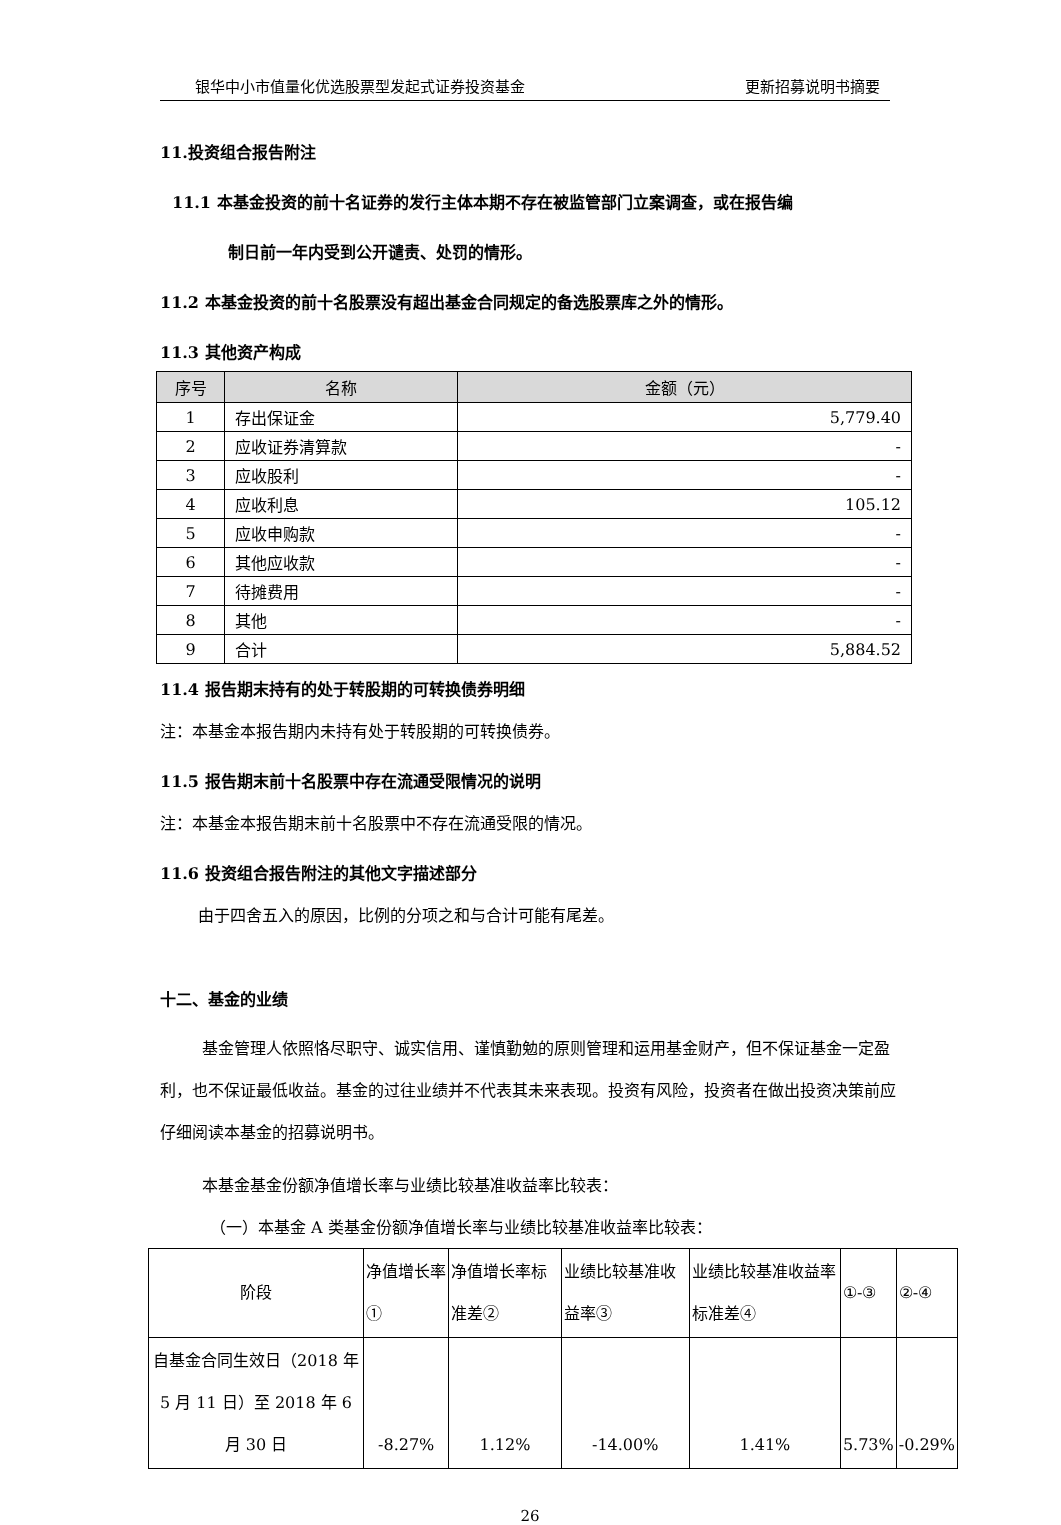银华中小市值量化优选股票型发起式证券投资基金 更新招募说明书摘要
11.投资组合报告附注
11.1 本基金投资的前十名证券的发行主体本期不存在被监管部门立案调查，或在报告编
制日前一年内受到公开谴责、处罚的情形。
11.2 本基金投资的前十名股票没有超出基金合同规定的备选股票库之外的情形。
11.3 其他资产构成
| 序号 | 名称 | 金额（元） |
| --- | --- | --- |
| 1 | 存出保证金 | 5,779.40 |
| 2 | 应收证券清算款 | - |
| 3 | 应收股利 | - |
| 4 | 应收利息 | 105.12 |
| 5 | 应收申购款 | - |
| 6 | 其他应收款 | - |
| 7 | 待摊费用 | - |
| 8 | 其他 | - |
| 9 | 合计 | 5,884.52 |
11.4 报告期末持有的处于转股期的可转换债券明细
注：本基金本报告期内未持有处于转股期的可转换债券。
11.5 报告期末前十名股票中存在流通受限情况的说明
注：本基金本报告期末前十名股票中不存在流通受限的情况。
11.6 投资组合报告附注的其他文字描述部分
由于四舍五入的原因，比例的分项之和与合计可能有尾差。
十二、基金的业绩
基金管理人依照恪尽职守、诚实信用、谨慎勤勉的原则管理和运用基金财产，但不保证基金一定盈利，也不保证最低收益。基金的过往业绩并不代表其未来表现。投资有风险，投资者在做出投资决策前应仔细阅读本基金的招募说明书。
本基金基金份额净值增长率与业绩比较基准收益率比较表：
（一）本基金 A 类基金份额净值增长率与业绩比较基准收益率比较表：
| 阶段 | 净值增长率① | 净值增长率标准差② | 业绩比较基准收益率③ | 业绩比较基准收益率标准差④ | ①-③ | ②-④ |
| 自基金合同生效日（2018 年 5 月 11 日）至 2018 年 6 月 30 日 | -8.27% | 1.12% | -14.00% | 1.41% | 5.73% | -0.29% |
26